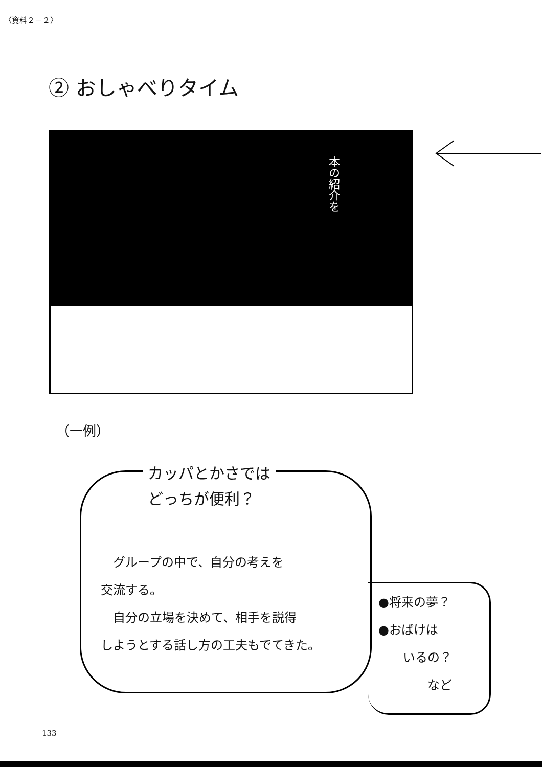〈資料２－２〉
② おしゃべりタイム
本の紹介を
（一例）
カッパとかさでは
どっちが便利？
　グループの中で、自分の考えを
交流する。
　自分の立場を決めて、相手を説得
しようとする話し方の工夫もでてきた。
●将来の夢？
●おばけは
　　いるの？
　　　　など
133